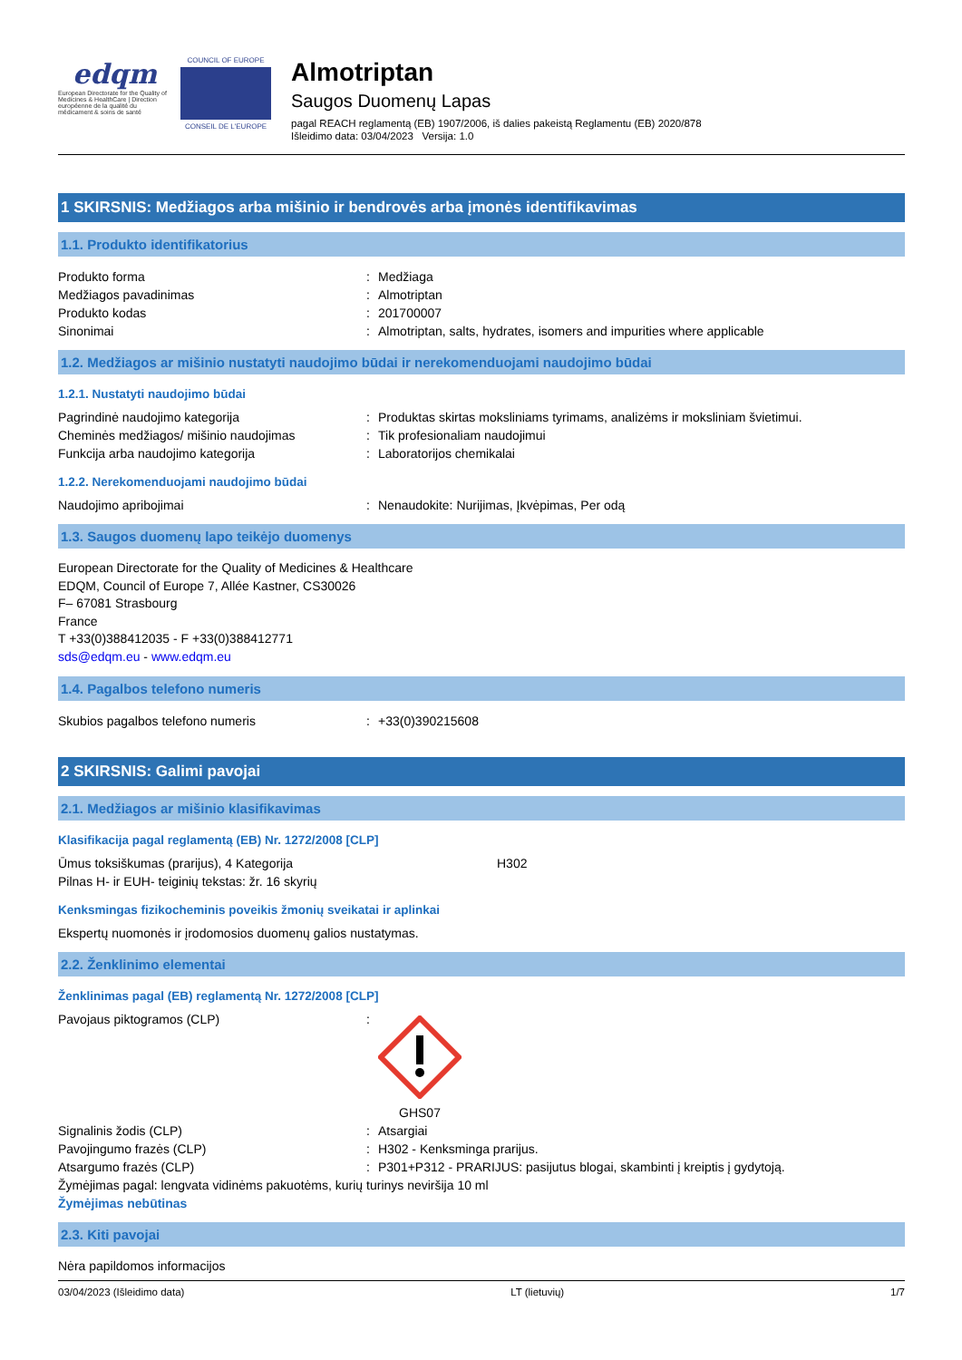edqm
European Directorate for the Quality of Medicines & HealthCare | Direction européenne de la qualité du médicament & soins de santé
COUNCIL OF EUROPE
CONSEIL DE L'EUROPE
Almotriptan
Saugos Duomenų Lapas
pagal REACH reglamentą (EB) 1907/2006, iš dalies pakeistą Reglamentu (EB) 2020/878
Išleidimo data: 03/04/2023 Versija: 1.0
1 SKIRSNIS: Medžiagos arba mišinio ir bendrovės arba įmonės identifikavimas
1.1. Produkto identifikatorius
Produkto forma: Medžiaga
Medžiagos pavadinimas: Almotriptan
Produkto kodas: 201700007
Sinonimai: Almotriptan, salts, hydrates, isomers and impurities where applicable
1.2. Medžiagos ar mišinio nustatyti naudojimo būdai ir nerekomenduojami naudojimo būdai
1.2.1. Nustatyti naudojimo būdai
Pagrindinė naudojimo kategorija: Produktas skirtas moksliniams tyrimams, analizėms ir moksliniam švietimui.
Cheminės medžiagos/ mišinio naudojimas: Tik profesionaliam naudojimui
Funkcija arba naudojimo kategorija: Laboratorijos chemikalai
1.2.2. Nerekomenduojami naudojimo būdai
Naudojimo apribojimai: Nenaudokite: Nurijimas, Įkvėpimas, Per odą
1.3. Saugos duomenų lapo teikėjo duomenys
European Directorate for the Quality of Medicines & Healthcare
EDQM, Council of Europe 7, Allée Kastner, CS30026
F– 67081 Strasbourg
France
T +33(0)388412035 - F +33(0)388412771
sds@edqm.eu - www.edqm.eu
1.4. Pagalbos telefono numeris
Skubios pagalbos telefono numeris: +33(0)390215608
2 SKIRSNIS: Galimi pavojai
2.1. Medžiagos ar mišinio klasifikavimas
Klasifikacija pagal reglamentą (EB) Nr. 1272/2008 [CLP]
Ūmus toksiškumas (prarijus), 4 Kategorija H302
Pilnas H- ir EUH- teiginių tekstas: žr. 16 skyrių
Kenksmingas fizikocheminis poveikis žmonių sveikatai ir aplinkai
Ekspertų nuomonės ir įrodomosios duomenų galios nustatymas.
2.2. Ženklinimo elementai
Ženklinimas pagal (EB) reglamentą Nr. 1272/2008 [CLP]
Pavojaus piktogramos (CLP):
GHS07
Signalinis žodis (CLP): Atsargiai
Pavojingumo frazės (CLP): H302 - Kenksminga prarijus.
Atsargumo frazės (CLP): P301+P312 - PRARIJUS: pasijutus blogai, skambinti į kreiptis į gydytoją.
Žymėjimas pagal: lengvata vidinėms pakuotėms, kurių turinys neviršija 10 ml
Žymėjimas nebūtinas
2.3. Kiti pavojai
Nėra papildomos informacijos
03/04/2023 (Išleidimo data) LT (lietuvių) 1/7